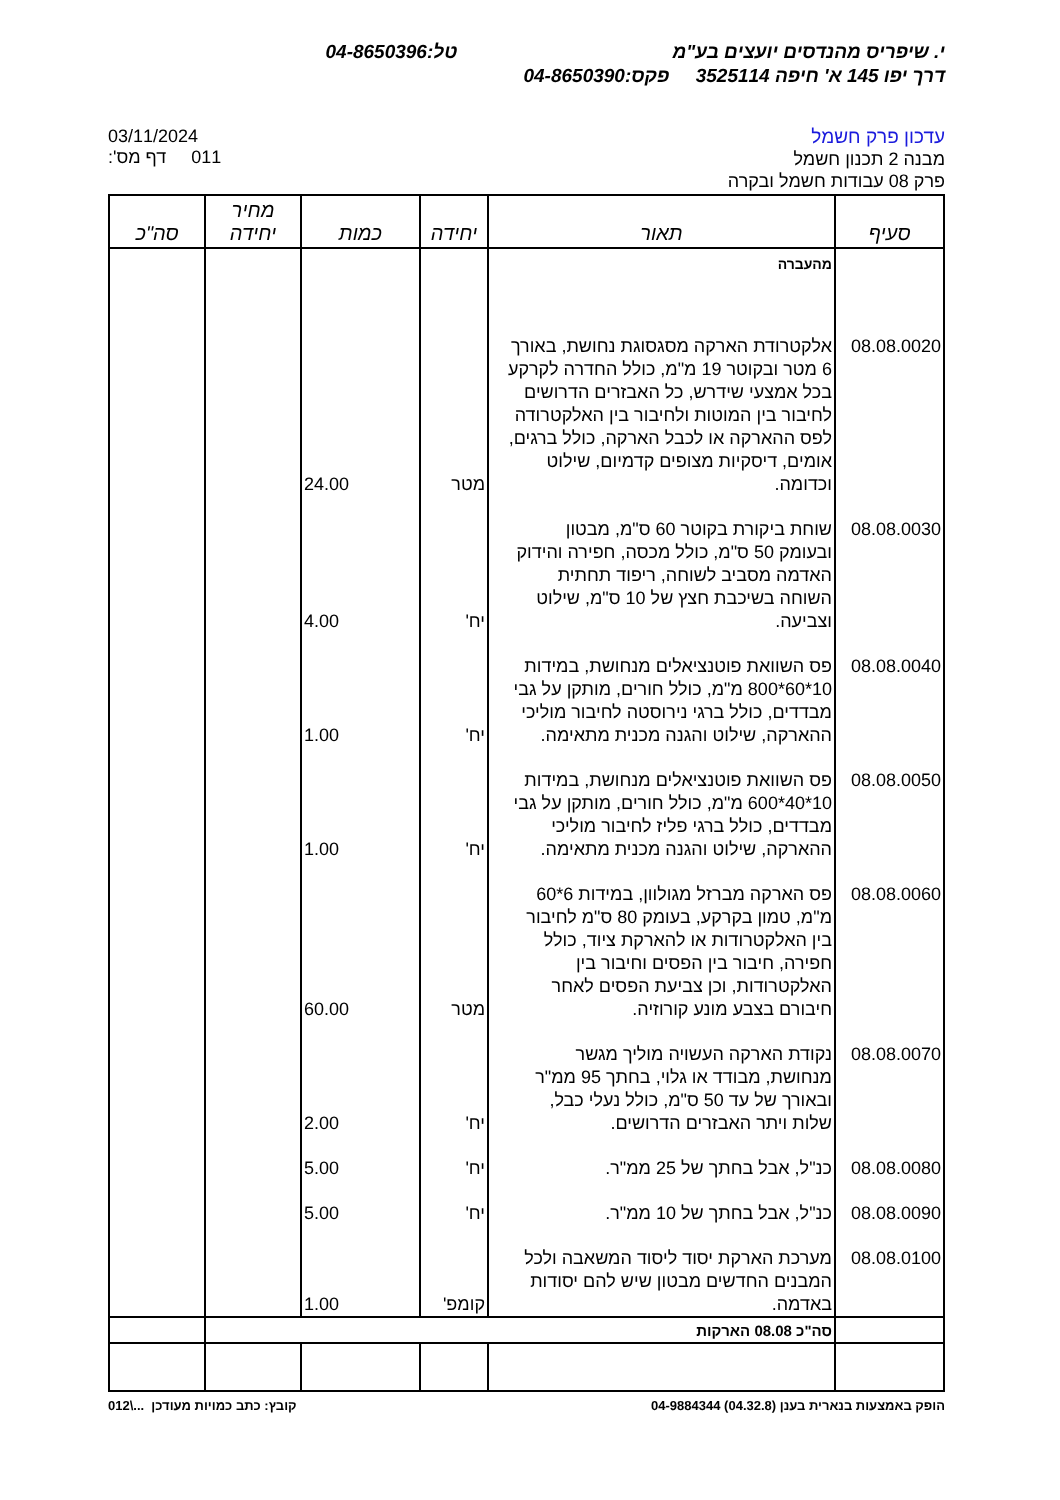י. שיפריס מהנדסים יועצים בע"מ טל:04-8650396
דרך יפו 145 א' חיפה 3525114 פקס:04-8650390
03/11/2024
011 דף מס':
עדכון פרק חשמל
מבנה 2 תכנון חשמל
פרק 08 עבודות חשמל ובקרה
| סעיף | תאור | יחידה | כמות | מחיר יחידה | סה"כ |
| --- | --- | --- | --- | --- | --- |
| | מהעברה | | | | |
| 08.08.0020 | אלקטרודת הארקה מסגסוגת נחושת, באורך 6 מטר ובקוטר 19 מ"מ, כולל החדרה לקרקע בכל אמצעי שידרש, כל האבזרים הדרושים לחיבור בין המוטות ולחיבור בין האלקטרודה לפס ההארקה או לכבל הארקה, כולל ברגים, אומים, דיסקיות מצופים קדמיום, שילוט וכדומה. | מטר | 24.00 | | |
| 08.08.0030 | שוחת ביקורת בקוטר 60 ס"מ, מבטון ובעומק 50 ס"מ, כולל מכסה, חפירה והידוק האדמה מסביב לשוחה, ריפוד תחתית השוחה בשיכבת חצץ של 10 ס"מ, שילוט וצביעה. | יח' | 4.00 | | |
| 08.08.0040 | פס השוואת פוטנציאלים מנחושת, במידות 10*60*800 מ"מ, כולל חורים, מותקן על גבי מבדדים, כולל ברגי נירוסטה לחיבור מוליכי ההארקה, שילוט והגנה מכנית מתאימה. | יח' | 1.00 | | |
| 08.08.0050 | פס השוואת פוטנציאלים מנחושת, במידות 10*40*600 מ"מ, כולל חורים, מותקן על גבי מבדדים, כולל ברגי פליז לחיבור מוליכי ההארקה, שילוט והגנה מכנית מתאימה. | יח' | 1.00 | | |
| 08.08.0060 | פס הארקה מברזל מגולוון, במידות 6*60 מ"מ, טמון בקרקע, בעומק 80 ס"מ לחיבור בין האלקטרודות או להארקת ציוד, כולל חפירה, חיבור בין הפסים וחיבור בין האלקטרודות, וכן צביעת הפסים לאחר חיבורם בצבע מונע קורוזיה. | מטר | 60.00 | | |
| 08.08.0070 | נקודת הארקה העשויה מוליך מגשר מנחושת, מבודד או גלוי, בחתך 95 ממ"ר ובאורך של עד 50 ס"מ, כולל נעלי כבל, שלות ויתר האבזרים הדרושים. | יח' | 2.00 | | |
| 08.08.0080 | כנ"ל, אבל בחתך של 25 ממ"ר. | יח' | 5.00 | | |
| 08.08.0090 | כנ"ל, אבל בחתך של 10 ממ"ר. | יח' | 5.00 | | |
| 08.08.0100 | מערכת הארקת יסוד ליסוד המשאבה ולכל המבנים החדשים מבטון שיש להם יסודות באדמה. | קומפ' | 1.00 | | |
| | סה"כ 08.08 הארקות | | | | |
הופק באמצעות בנארית בענן (04.32.8) 04-9884344
קובץ: כתב כמויות מעודכן ...\012